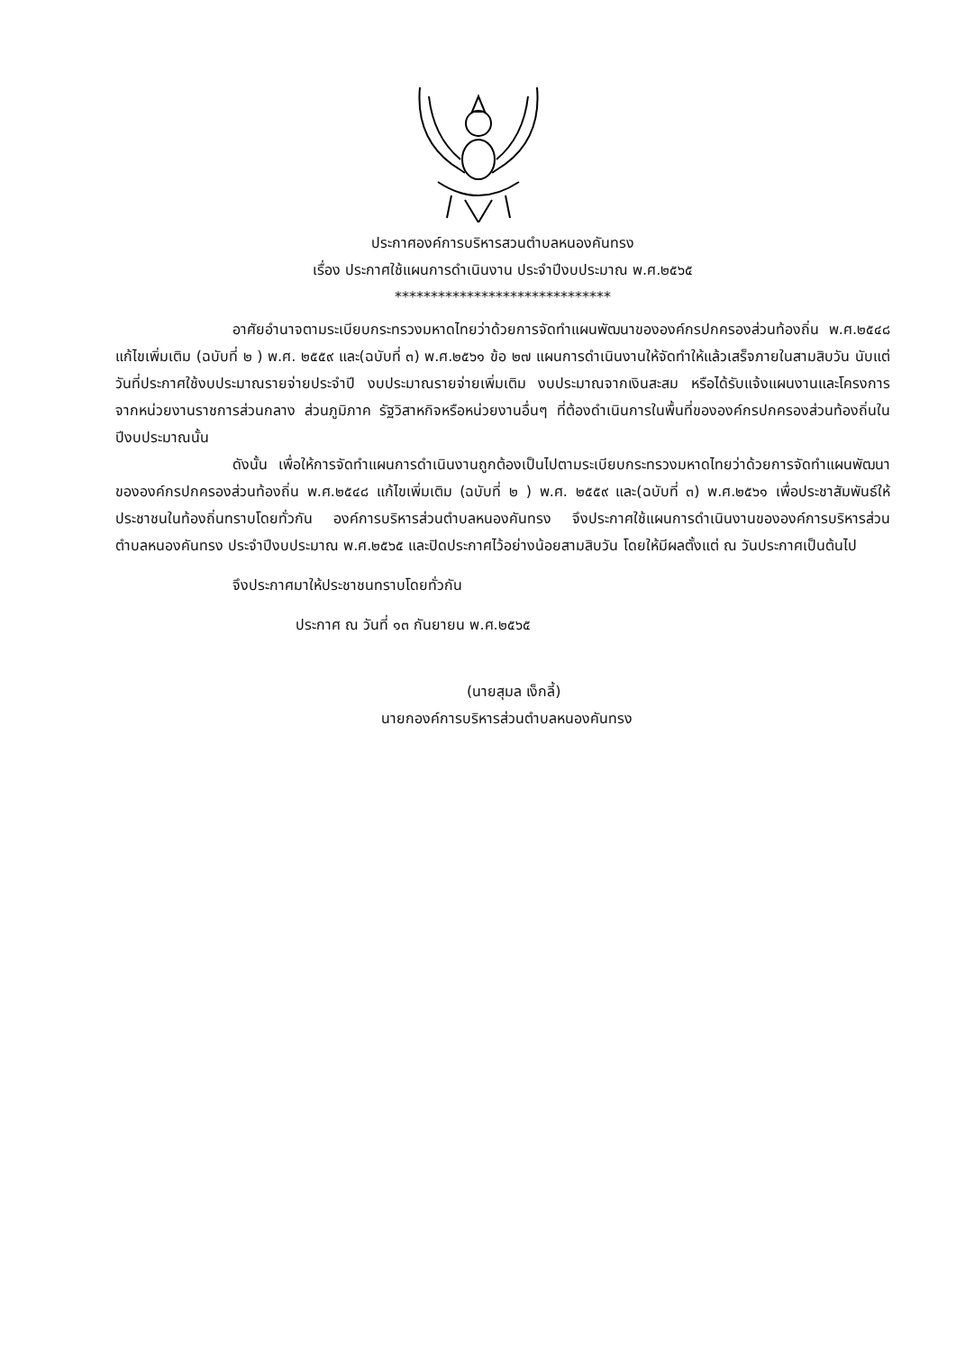ประกาศองค์การบริหารสวนตำบลหนองคันทรง
เรื่อง ประกาศใช้แผนการดำเนินงาน ประจำปีงบประมาณ พ.ศ.๒๕๖๕
******************************
อาศัยอำนาจตามระเบียบกระทรวงมหาดไทยว่าด้วยการจัดทำแผนพัฒนาขององค์กรปกครองส่วนท้องถิ่น พ.ศ.๒๕๔๘ แก้ไขเพิ่มเติม (ฉบับที่ ๒ ) พ.ศ. ๒๕๕๙ และ(ฉบับที่ ๓) พ.ศ.๒๕๖๑ ข้อ ๒๗ แผนการดำเนินงานให้จัดทำให้แล้วเสร็จภายในสามสิบวัน นับแต่วันที่ประกาศใช้งบประมาณรายจ่ายประจำปี งบประมาณรายจ่ายเพิ่มเติม งบประมาณจากเงินสะสม หรือได้รับแจ้งแผนงานและโครงการจากหน่วยงานราชการส่วนกลาง ส่วนภูมิภาค รัฐวิสาหกิจหรือหน่วยงานอื่นๆ ที่ต้องดำเนินการในพื้นที่ขององค์กรปกครองส่วนท้องถิ่นในปีงบประมาณนั้น
ดังนั้น เพื่อให้การจัดทำแผนการดำเนินงานถูกต้องเป็นไปตามระเบียบกระทรวงมหาดไทยว่าด้วยการจัดทำแผนพัฒนาขององค์กรปกครองส่วนท้องถิ่น พ.ศ.๒๕๔๘ แก้ไขเพิ่มเติม (ฉบับที่ ๒ ) พ.ศ. ๒๕๕๙ และ(ฉบับที่ ๓) พ.ศ.๒๕๖๑ เพื่อประชาสัมพันธ์ให้ประชาชนในท้องถิ่นทราบโดยทั่วกัน องค์การบริหารส่วนตำบลหนองคันทรง จึงประกาศใช้แผนการดำเนินงานขององค์การบริหารส่วนตำบลหนองคันทรง ประจำปีงบประมาณ พ.ศ.๒๕๖๕ และปิดประกาศไว้อย่างน้อยสามสิบวัน โดยให้มีผลตั้งแต่ ณ วันประกาศเป็นต้นไป
จึงประกาศมาให้ประชาชนทราบโดยทั่วกัน
ประกาศ ณ วันที่ ๑๓ กันยายน พ.ศ.๒๕๖๕
(นายสุมล เง็กลี้)
นายกองค์การบริหารส่วนตำบลหนองคันทรง